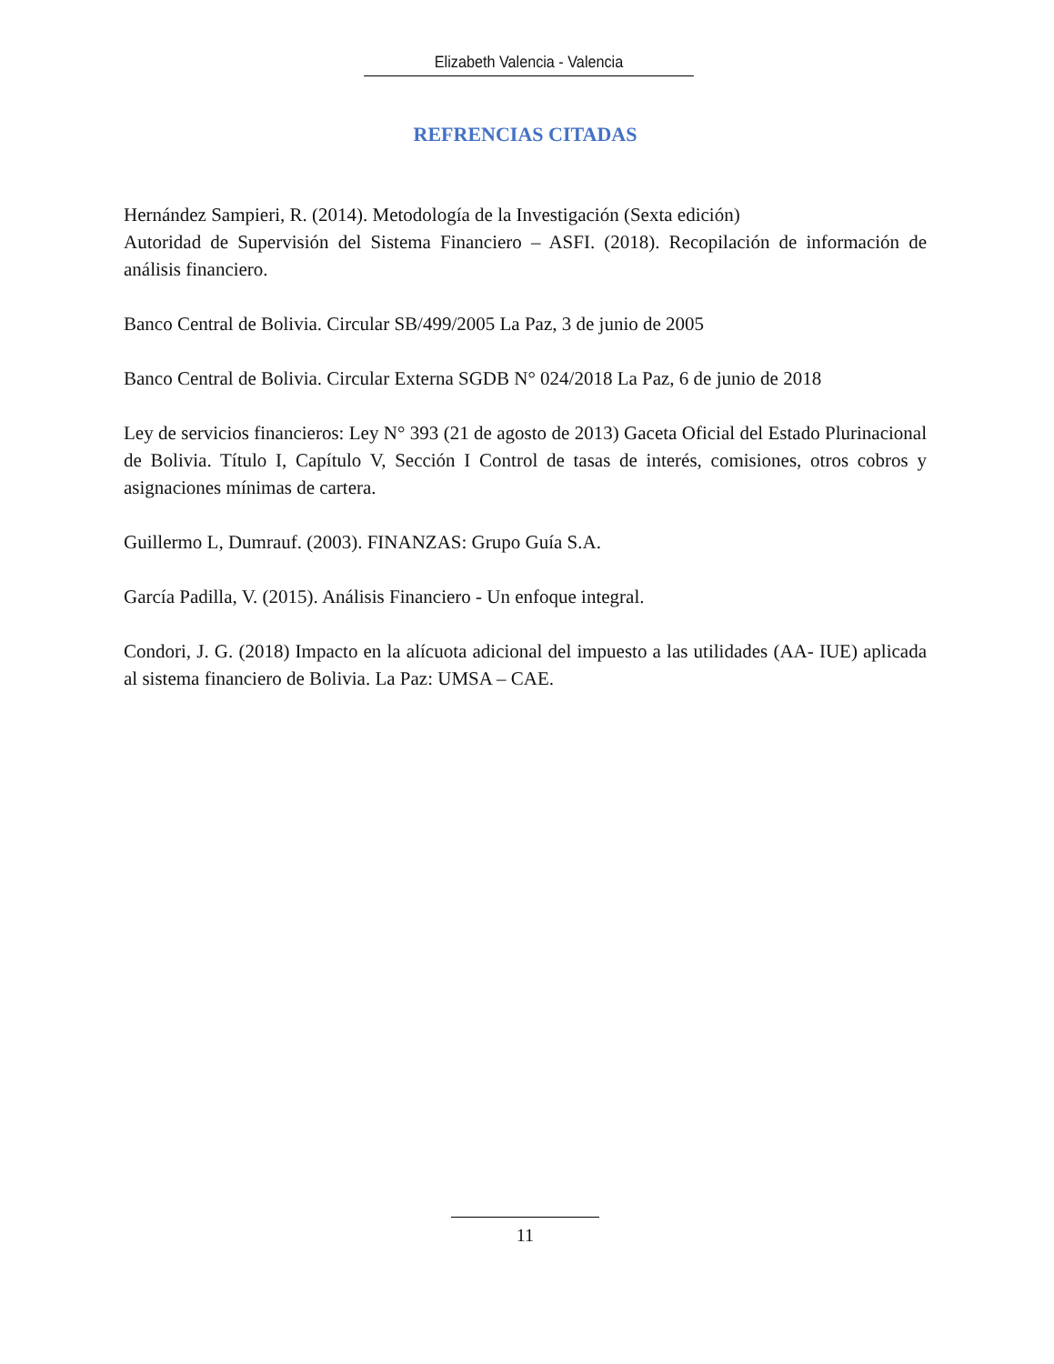Elizabeth Valencia - Valencia
REFRENCIAS CITADAS
Hernández Sampieri, R. (2014). Metodología de la Investigación (Sexta edición)
Autoridad de Supervisión del Sistema Financiero – ASFI. (2018). Recopilación de información de análisis financiero.
Banco Central de Bolivia. Circular SB/499/2005 La Paz, 3 de junio de 2005
Banco Central de Bolivia. Circular Externa SGDB N° 024/2018 La Paz, 6 de junio de 2018
Ley de servicios financieros: Ley N° 393 (21 de agosto de 2013) Gaceta Oficial del Estado Plurinacional de Bolivia. Título I, Capítulo V, Sección I Control de tasas de interés, comisiones, otros cobros y asignaciones mínimas de cartera.
Guillermo L, Dumrauf. (2003). FINANZAS: Grupo Guía S.A.
García Padilla, V. (2015). Análisis Financiero - Un enfoque integral.
Condori, J. G. (2018) Impacto en la alícuota adicional del impuesto a las utilidades (AA- IUE) aplicada al sistema financiero de Bolivia. La Paz: UMSA – CAE.
11